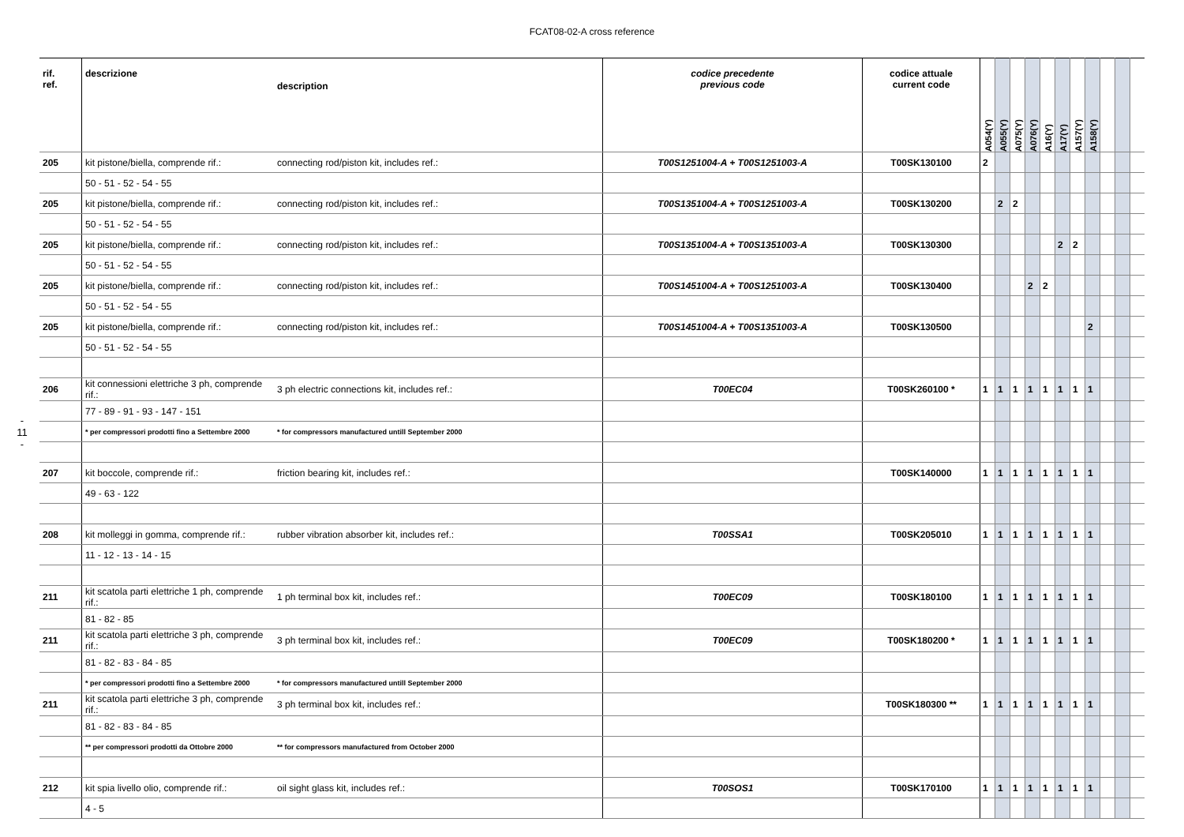FCAT08-02-A cross reference
- 11 -
| rif. ref. | descrizione | description | codice precedente previous code | codice attuale current code | A054(Y) | A055(Y) | A075(Y) | A076(Y) | A16(Y) | A17(Y) | A157(Y) | A158(Y) | | | |
| --- | --- | --- | --- | --- | --- | --- | --- | --- | --- | --- | --- | --- | --- | --- | --- |
| 205 | kit pistone/biella, comprende rif.: | connecting rod/piston kit, includes ref.: | T00S1251004-A + T00S1251003-A | T00SK130100 | 2 | | | | | | | | | | |
| | 50 - 51 - 52 - 54 - 55 | | | | | | | | | | | | | | |
| 205 | kit pistone/biella, comprende rif.: | connecting rod/piston kit, includes ref.: | T00S1351004-A + T00S1251003-A | T00SK130200 | | 2 | 2 | | | | | | | | |
| | 50 - 51 - 52 - 54 - 55 | | | | | | | | | | | | | | |
| 205 | kit pistone/biella, comprende rif.: | connecting rod/piston kit, includes ref.: | T00S1351004-A + T00S1351003-A | T00SK130300 | | | | | | 2 | 2 | | | | |
| | 50 - 51 - 52 - 54 - 55 | | | | | | | | | | | | | | |
| 205 | kit pistone/biella, comprende rif.: | connecting rod/piston kit, includes ref.: | T00S1451004-A + T00S1251003-A | T00SK130400 | | | | 2 | 2 | | | | | | |
| | 50 - 51 - 52 - 54 - 55 | | | | | | | | | | | | | | |
| 205 | kit pistone/biella, comprende rif.: | connecting rod/piston kit, includes ref.: | T00S1451004-A + T00S1351003-A | T00SK130500 | | | | | | | | 2 | | | |
| | 50 - 51 - 52 - 54 - 55 | | | | | | | | | | | | | | |
| 206 | kit connessioni elettriche 3 ph, comprende rif.: | 3 ph electric connections kit, includes ref.: | T00EC04 | T00SK260100 * | 1 | 1 | 1 | 1 | 1 | 1 | 1 | 1 | | | |
| | 77 - 89 - 91 - 93 - 147 - 151 | | | | | | | | | | | | | | |
| | * per compressori prodotti fino a Settembre 2000 | * for compressors manufactured untill September 2000 | | | | | | | | | | | | | |
| 207 | kit boccole, comprende rif.: | friction bearing kit, includes ref.: | | T00SK140000 | 1 | 1 | 1 | 1 | 1 | 1 | 1 | 1 | | | |
| | 49 - 63 - 122 | | | | | | | | | | | | | | |
| 208 | kit molleggi in gomma, comprende rif.: | rubber vibration absorber kit, includes ref.: | T00SSA1 | T00SK205010 | 1 | 1 | 1 | 1 | 1 | 1 | 1 | 1 | | | |
| | 11 - 12 - 13 - 14 - 15 | | | | | | | | | | | | | | |
| 211 | kit scatola parti elettriche 1 ph, comprende rif.: | 1 ph terminal box kit, includes ref.: | T00EC09 | T00SK180100 | 1 | 1 | 1 | 1 | 1 | 1 | 1 | 1 | | | |
| | 81 - 82 - 85 | | | | | | | | | | | | | | |
| 211 | kit scatola parti elettriche 3 ph, comprende rif.: | 3 ph terminal box kit, includes ref.: | T00EC09 | T00SK180200 * | 1 | 1 | 1 | 1 | 1 | 1 | 1 | 1 | | | |
| | 81 - 82 - 83 - 84 - 85 | | | | | | | | | | | | | | |
| | * per compressori prodotti fino a Settembre 2000 | * for compressors manufactured untill September 2000 | | | | | | | | | | | | | |
| 211 | kit scatola parti elettriche 3 ph, comprende rif.: | 3 ph terminal box kit, includes ref.: | | T00SK180300 ** | 1 | 1 | 1 | 1 | 1 | 1 | 1 | 1 | | | |
| | 81 - 82 - 83 - 84 - 85 | | | | | | | | | | | | | | |
| | ** per compressori prodotti da Ottobre 2000 | ** for compressors manufactured from October 2000 | | | | | | | | | | | | | |
| 212 | kit spia livello olio, comprende rif.: | oil sight glass kit, includes ref.: | T00SOS1 | T00SK170100 | 1 | 1 | 1 | 1 | 1 | 1 | 1 | 1 | | | |
| | 4 - 5 | | | | | | | | | | | | | | |